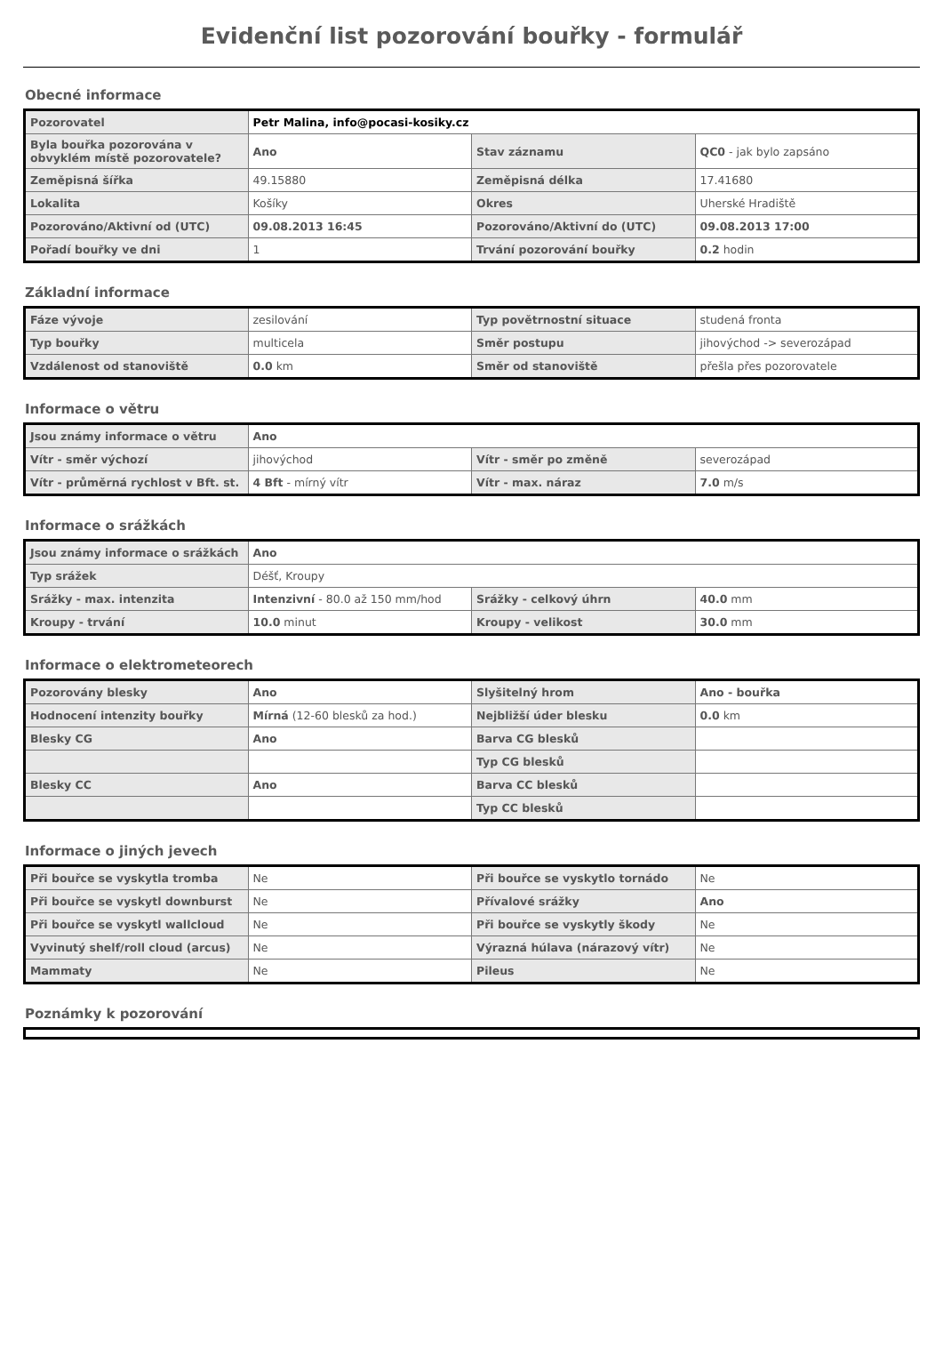Evidenční list pozorování bouřky - formulář
Obecné informace
| Pozorovatel | Petr Malina, info@pocasi-kosiky.cz | | |
| Byla bouřka pozorována v obvyklém místě pozorovatele? | Ano | Stav záznamu | QC0 - jak bylo zapsáno |
| Zeměpisná šířka | 49.15880 | Zeměpisná délka | 17.41680 |
| Lokalita | Košíky | Okres | Uherské Hradiště |
| Pozorováno/Aktivní od (UTC) | 09.08.2013 16:45 | Pozorováno/Aktivní do (UTC) | 09.08.2013 17:00 |
| Pořadí bouřky ve dni | 1 | Trvání pozorování bouřky | 0.2 hodin |
Základní informace
| Fáze vývoje | zesilování | Typ povětrnostní situace | studená fronta |
| Typ bouřky | multicela | Směr postupu | jihovýchod -> severozápad |
| Vzdálenost od stanoviště | 0.0 km | Směr od stanoviště | přešla přes pozorovatele |
Informace o větru
| Jsou známy informace o větru | Ano | | |
| Vítr - směr výchozí | jihovýchod | Vítr - směr po změně | severozápad |
| Vítr - průměrná rychlost v Bft. st. | 4 Bft - mírný vítr | Vítr - max. náraz | 7.0 m/s |
Informace o srážkách
| Jsou známy informace o srážkách | Ano | | |
| Typ srážek | Déšť, Kroupy | | |
| Srážky - max. intenzita | Intenzivní - 80.0 až 150 mm/hod | Srážky - celkový úhrn | 40.0 mm |
| Kroupy - trvání | 10.0 minut | Kroupy - velikost | 30.0 mm |
Informace o elektrometeorech
| Pozorovány blesky | Ano | Slyšitelný hrom | Ano - bouřka |
| Hodnocení intenzity bouřky | Mírná (12-60 blesků za hod.) | Nejbližší úder blesku | 0.0 km |
| Blesky CG | Ano | Barva CG blesků | |
| | | Typ CG blesků | |
| Blesky CC | Ano | Barva CC blesků | |
| | | Typ CC blesků | |
Informace o jiných jevech
| Při bouřce se vyskytla tromba | Ne | Při bouřce se vyskytlo tornádo | Ne |
| Při bouřce se vyskytl downburst | Ne | Přívalové srážky | Ano |
| Při bouřce se vyskytl wallcloud | Ne | Při bouřce se vyskytly škody | Ne |
| Vyvinutý shelf/roll cloud (arcus) | Ne | Výrazná húlava (nárazový vítr) | Ne |
| Mammaty | Ne | Pileus | Ne |
Poznámky k pozorování